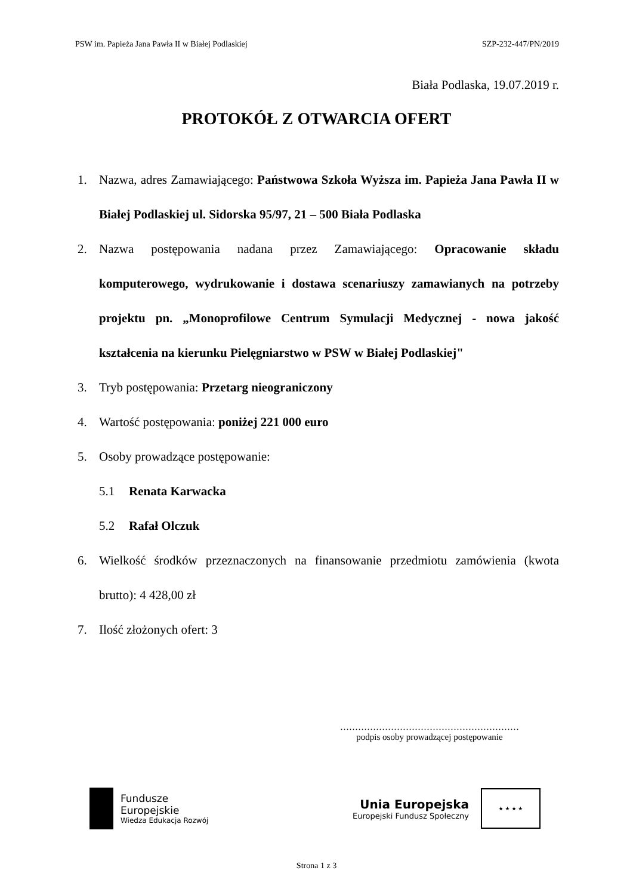PSW im. Papieża Jana Pawła II w Białej Podlaskiej SZP-232-447/PN/2019
Biała Podlaska, 19.07.2019 r.
PROTOKÓŁ Z OTWARCIA OFERT
1. Nazwa, adres Zamawiającego: Państwowa Szkoła Wyższa im. Papieża Jana Pawła II w Białej Podlaskiej ul. Sidorska 95/97, 21 – 500 Biała Podlaska
2. Nazwa postępowania nadana przez Zamawiającego: Opracowanie składu komputerowego, wydrukowanie i dostawa scenariuszy zamawianych na potrzeby projektu pn. „Monoprofilowe Centrum Symulacji Medycznej - nowa jakość kształcenia na kierunku Pielęgniarstwo w PSW w Białej Podlaskiej"
3. Tryb postępowania: Przetarg nieograniczony
4. Wartość postępowania: poniżej 221 000 euro
5. Osoby prowadzące postępowanie:
5.1 Renata Karwacka
5.2 Rafał Olczuk
6. Wielkość środków przeznaczonych na finansowanie przedmiotu zamówienia (kwota brutto): 4 428,00 zł
7. Ilość złożonych ofert: 3
……………………………………………………
podpis osoby prowadzącej postępowanie
Fundusze
Europejskie
Wiedza Edukacja Rozwój
Unia Europejska
Europejski Fundusz Społeczny
★ ★ ★ ★
Strona 1 z 3